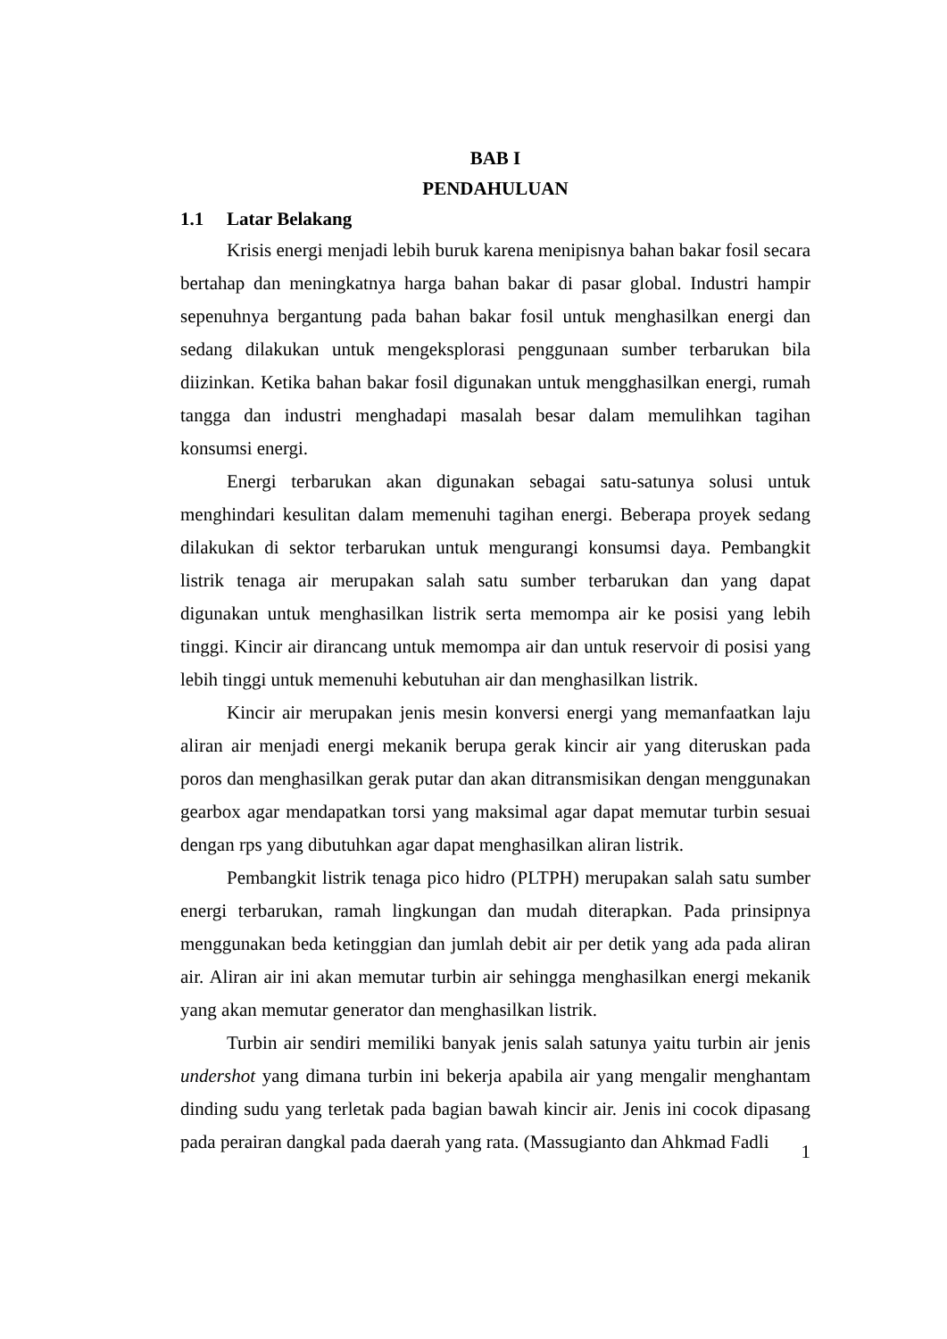BAB I
PENDAHULUAN
1.1 Latar Belakang
Krisis energi menjadi lebih buruk karena menipisnya bahan bakar fosil secara bertahap dan meningkatnya harga bahan bakar di pasar global. Industri hampir sepenuhnya bergantung pada bahan bakar fosil untuk menghasilkan energi dan sedang dilakukan untuk mengeksplorasi penggunaan sumber terbarukan bila diizinkan. Ketika bahan bakar fosil digunakan untuk mengghasilkan energi, rumah tangga dan industri menghadapi masalah besar dalam memulihkan tagihan konsumsi energi.
Energi terbarukan akan digunakan sebagai satu-satunya solusi untuk menghindari kesulitan dalam memenuhi tagihan energi. Beberapa proyek sedang dilakukan di sektor terbarukan untuk mengurangi konsumsi daya. Pembangkit listrik tenaga air merupakan salah satu sumber terbarukan dan yang dapat digunakan untuk menghasilkan listrik serta memompa air ke posisi yang lebih tinggi. Kincir air dirancang untuk memompa air dan untuk reservoir di posisi yang lebih tinggi untuk memenuhi kebutuhan air dan menghasilkan listrik.
Kincir air merupakan jenis mesin konversi energi yang memanfaatkan laju aliran air menjadi energi mekanik berupa gerak kincir air yang diteruskan pada poros dan menghasilkan gerak putar dan akan ditransmisikan dengan menggunakan gearbox agar mendapatkan torsi yang maksimal agar dapat memutar turbin sesuai dengan rps yang dibutuhkan agar dapat menghasilkan aliran listrik.
Pembangkit listrik tenaga pico hidro (PLTPH) merupakan salah satu sumber energi terbarukan, ramah lingkungan dan mudah diterapkan. Pada prinsipnya menggunakan beda ketinggian dan jumlah debit air per detik yang ada pada aliran air. Aliran air ini akan memutar turbin air sehingga menghasilkan energi mekanik yang akan memutar generator dan menghasilkan listrik.
Turbin air sendiri memiliki banyak jenis salah satunya yaitu turbin air jenis undershot yang dimana turbin ini bekerja apabila air yang mengalir menghantam dinding sudu yang terletak pada bagian bawah kincir air. Jenis ini cocok dipasang pada perairan dangkal pada daerah yang rata. (Massugianto dan Ahkmad Fadli
1